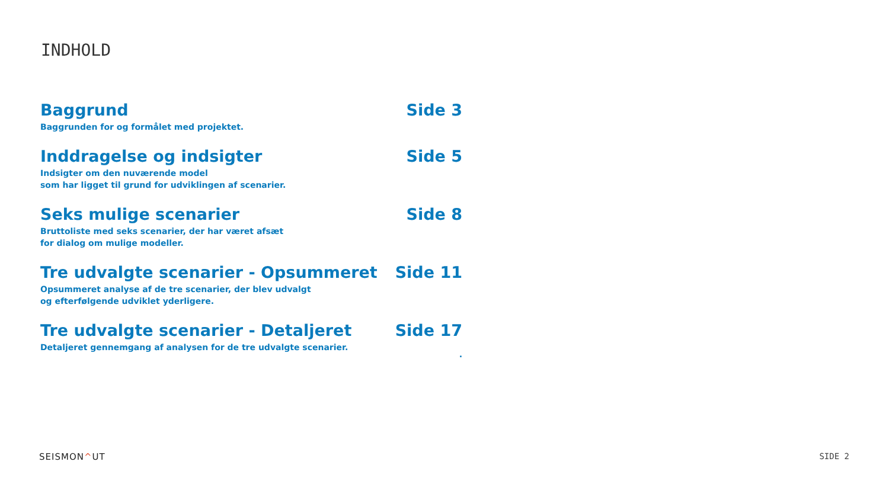INDHOLD
Baggrund
Baggrunden for og formålet med projektet.
Side 3
Inddragelse og indsigter
Indsigter om den nuværende model
som har ligget til grund for udviklingen af scenarier.
Side 5
Seks mulige scenarier
Bruttoliste med seks scenarier, der har været afsæt
for dialog om mulige modeller.
Side 8
Tre udvalgte scenarier - Opsummeret
Opsummeret analyse af de tre scenarier, der blev udvalgt
og efterfølgende udviklet yderligere.
Side 11
Tre udvalgte scenarier - Detaljeret
Detaljeret gennemgang af analysen for de tre udvalgte scenarier.
Side 17
.
SEISMON^UT SIDE 2